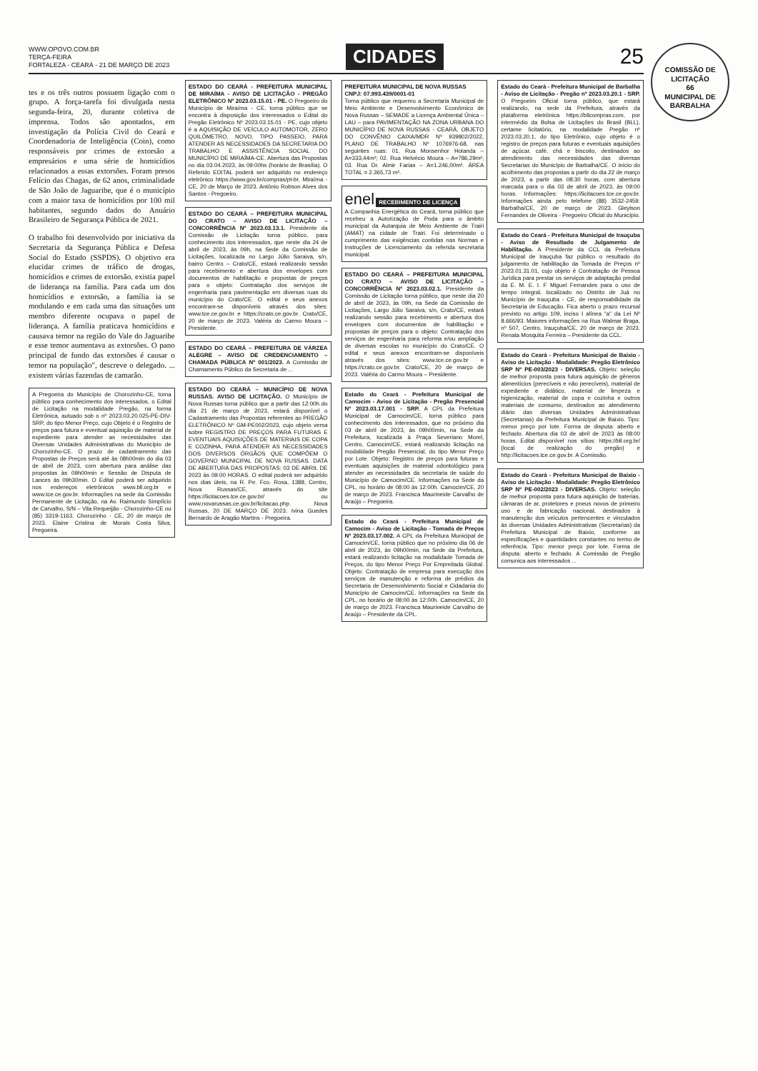COMISSÃO DE LICITAÇÃO
66
MUNICIPAL DE BARBALHA
WWW.OPOVO.COM.BR
TERÇA-FEIRA
FORTALEZA - CEARÁ - 21 DE MARÇO DE 2023
CIDADES
25
tes e os três outros possuem ligação com o grupo. A força-tarefa foi divulgada nesta segunda-feira, 20, durante coletiva de imprensa. Todos são apontados, em investigação da Polícia Civil do Ceará e Coordenadoria de Inteligência (Coin), como responsáveis por crimes de extorsão a empresários e uma série de homicídios relacionados a essas extorsões. Foram presos Felício das Chagas, de 62 anos, criminalidade de São João de Jaguaribe, que é o município com a maior taxa de homicídios por 100 mil habitantes, segundo dados do Anuário Brasileiro de Segurança Pública de 2021.
O trabalho foi desenvolvido por iniciativa da Secretaria da Segurança Pública e Defesa Social do Estado (SSPDS). O objetivo era elucidar crimes de tráfico de drogas, homicídios e crimes de extorsão. existia papel de liderança na família. Para cada um dos homicídios e extorsão, a família ia se modulando e em cada uma das situações um membro diferente ocupava o papel de liderança. A família praticava homicídios e causava temor na região do Vale do Jaguaribe e esse temor aumentava as extorsões. O pano principal de fundo das extorsões é causar o temor na população", descreve o delegado. ... existem várias fazendas de camarão.
A Pregoeira do Município de Chorozinho-CE, torna público para conhecimento dos interessados, o Edital de Licitação na modalidade Pregão, na forma Eletrônica, autuado sob o nº 2023.03.20.025-PE-DIV-SRP, do tipo Menor Preço, cujo Objeto é o Registro de preços para futura e eventual aquisição de material de expediente para atender as necessidades das Diversas Unidades Administrativas do Município de Chorozinho-CE. O prazo de cadastramento das Propostas de Preços será até às 08h00min do dia 03 de abril de 2023, com abertura para análise das propostas às 09h00min e Sessão de Disputa de Lances às 09h30min. O Edital poderá ser adquirido nos endereços eletrônicos www.bll.org.br e www.tce.ce.gov.br. Informações na sede da Comissão Permanente de Licitação, na Av. Raimundo Simplício de Carvalho, S/N – Vila Requeijão - Chorozinho-CE ou (85) 3319-1163. Chorozinho - CE, 20 de março de 2023. Elaine Cristina de Morais Costa Silva, Pregoeira.
ESTADO DO CEARÁ - PREFEITURA MUNICIPAL DE MIRAÍMA - AVISO DE LICITAÇÃO - PREGÃO ELETRÔNICO Nº 2023.03.15.01 - PE. O Pregoeiro do Município de Miraíma - CE, torna público que se encontra à disposição dos interessados o Edital do Pregão Eletrônico Nº 2023.03.15.01 - PE, cujo objeto é a AQUISIÇÃO DE VEÍCULO AUTOMOTOR, ZERO QUILÔMETRO, NOVO, TIPO PASSEIO, PARA ATENDER AS NECESSIDADES DA SECRETARIA DO TRABALHO E ASSISTÊNCIA SOCIAL DO MUNICÍPIO DE MIRAÍMA-CE. Abertura das Propostas no dia 03.04.2023, às 09:00hs (horário de Brasília). O Referido EDITAL poderá ser adquirido no endereço eletrônico https://www.gov.br/compras/pt-br. Miraíma - CE, 20 de Março de 2023. Antônio Robson Alves dos Santos - Pregoeiro.
ESTADO DO CEARÁ – PREFEITURA MUNICIPAL DO CRATO – AVISO DE LICITAÇÃO – CONCORRÊNCIA Nº 2023.03.13.1. Presidente da Comissão de Licitação torna público, para conhecimento dos interessados, que neste dia 24 de abril de 2023, às 09h, na Sede da Comissão de Licitações, localizada no Largo Júlio Saraiva, s/n, bairro Centro – Crato/CE, estará realizando sessão para recebimento e abertura dos envelopes com documentos de habilitação e propostas de preços para o objeto: Contratação dos serviços de engenharia para pavimentação em diversas ruas do município do Crato/CE. O edital e seus anexos encontram-se disponíveis através dos sites: www.tce.ce.gov.br e https://crato.ce.gov.br. Crato/CE, 20 de março de 2023. Valéria do Carmo Moura – Presidente.
ESTADO DO CEARÁ – PREFEITURA DE VÁRZEA ALEGRE – AVISO DE CREDENCIAMENTO – CHAMADA PÚBLICA Nº 001/2023. A Comissão de Chamamento Público da Secretaria de ...
ESTADO DO CEARÁ – MUNICÍPIO DE NOVA RUSSAS. AVISO DE LICITAÇÃO. O Município de Nova Russas torna público que a partir das 12:00h do dia 21 de março de 2023, estará disponível o Cadastramento das Propostas referentes ao PREGÃO ELETRÔNICO Nº GM-PE002/2023, cujo objeto versa sobre REGISTRO DE PREÇOS PARA FUTURAS E EVENTUAIS AQUISIÇÕES DE MATERIAIS DE COPA E COZINHA, PARA ATENDER AS NECESSIDADES DOS DIVERSOS ÓRGÃOS QUE COMPÕEM O GOVERNO MUNICIPAL DE NOVA RUSSAS. DATA DE ABERTURA DAS PROPOSTAS: 03 DE ABRIL DE 2023 às 09:00 HORAS. O edital poderá ser adquirido nos dias úteis, na R. Pe. Fco. Rosa, 1388, Centro, Nova Russas/CE, através do site https://licitacoes.tce.ce.gov.br/ ou www.novarussas.ce.gov.br/licitacao.php. Nova Russas, 20 DE MARÇO DE 2023. Ivina Guedes Bernardo de Aragão Martins - Pregoeira.
PREFEITURA MUNICIPAL DE NOVA RUSSAS
CNPJ: 07.993.439/0001-01
Torna público que requereu a Secretaria Municipal de Meio Ambiente e Desenvolvimento Econômico de Nova Russas – SEMADE a Licença Ambiental Única – LAU – para PAVIMENTAÇÃO NA ZONA URBANA DO MUNICÍPIO DE NOVA RUSSAS - CEARÁ, OBJETO DO CONVÊNIO CAIXA/MDR Nº 939802/2022, PLANO DE TRABALHO Nº 1076976-68, nas seguintes ruas: 01. Rua Monsenhor Holanda – A=333,44m²; 02. Rua Helvécio Moura – A=786,29m²; 03. Rua Dr. Almir Farias – A=1.246,00m². ÁREA TOTAL = 2.365,73 m².
enel RECEBIMENTO DE LICENÇA
A Companhia Energética do Ceará, torna público que recebeu a Autorização de Poda para o âmbito municipal da Autarquia de Meio Ambiente de Trairi (AMAT) na cidade de Trairi. Foi determinado o cumprimento das exigências contidas nas Normas e Instruções de Licenciamento da referida secretaria municipal.
ESTADO DO CEARÁ – PREFEITURA MUNICIPAL DO CRATO – AVISO DE LICITAÇÃO – CONCORRÊNCIA Nº 2023.03.02.1. Presidente da Comissão de Licitação torna público, que neste dia 20 de abril de 2023, às 09h, na Sede da Comissão de Licitações, Largo Júlio Saraiva, s/n, Crato/CE, estará realizando sessão para recebimento e abertura dos envelopes com documentos de habilitação e propostas de preços para o objeto: Contratação dos serviços de engenharia para reforma e/ou ampliação de diversas escolas no município do Crato/CE. O edital e seus anexos encontram-se disponíveis através dos sites: www.tce.ce.gov.br e https://crato.ce.gov.br. Crato/CE, 20 de março de 2023. Valéria do Carmo Moura – Presidente.
Estado do Ceará - Prefeitura Municipal de Camocim - Aviso de Licitação - Pregão Presencial Nº 2023.03.17.001 - SRP. A CPL da Prefeitura Municipal de Camocim/CE, torna público para conhecimento dos interessados, que no próximo dia 03 de abril de 2023, às 09h00min, na Sede da Prefeitura, localizada à Praça Severiano Morel, Centro, Camocim/CE, estará realizando licitação na modalidade Pregão Presencial, do tipo Menor Preço por Lote. Objeto: Registro de preços para futuras e eventuais aquisições de material odontológico para atender as necessidades da secretaria de saúde do Município de Camocim/CE. Informações na Sede da CPL, no horário de 08:00 às 12:00h. Camocim/CE, 20 de março de 2023. Francisca Maurineide Carvalho de Araújo – Pregoeira.
Estado do Ceará - Prefeitura Municipal de Camocim - Aviso de Licitação - Tomada de Preços Nº 2023.03.17.002. A CPL da Prefeitura Municipal de Camocim/CE, torna público que no próximo dia 06 de abril de 2023, às 09h00min, na Sede da Prefeitura, estará realizando licitação na modalidade Tomada de Preços, do tipo Menor Preço Por Empreitada Global. Objeto: Contratação de empresa para execução dos serviços de manutenção e reforma de prédios da Secretaria de Desenvolvimento Social e Cidadania do Município de Camocim/CE. Informações na Sede da CPL, no horário de 08:00 às 12:00h. Camocim/CE, 20 de março de 2023. Francisca Maurineide Carvalho de Araújo – Presidente da CPL.
Estado do Ceará - Prefeitura Municipal de Barbalha - Aviso de Licitação - Pregão nº 2023.03.20.1 - SRP. O Pregoeiro Oficial torna público, que estará realizando, na sede da Prefeitura, através da plataforma eletrônica https://bllcompras.com, por intermédio da Bolsa de Licitações do Brasil (BLL), certame licitatório, na modalidade Pregão nº 2023.03.20.1, do tipo Eletrônico, cujo objeto é o registro de preços para futuras e eventuais aquisições de açúcar, café, chá e biscoito, destinados ao atendimento das necessidades das diversas Secretarias do Município de Barbalha/CE. O início do acolhimento das propostas a partir do dia 22 de março de 2023, a partir das 08:30 horas, com abertura marcada para o dia 03 de abril de 2023, às 09:00 horas. Informações: https://licitacoes.tce.ce.gov.br. Informações ainda pelo telefone (88) 3532-2459. Barbalha/CE, 20 de março de 2023. Gleylson Fernandes de Oliveira - Pregoeiro Oficial do Município.
Estado do Ceará - Prefeitura Municipal de Irauçuba - Aviso de Resultado de Julgamento de Habilitação. A Presidente da CCL da Prefeitura Municipal de Irauçuba faz público o resultado do julgamento de habilitação da Tomada de Preços nº 2023.01.31.01, cujo objeto é Contratação de Pessoa Jurídica para prestar os serviços de adaptação predial da E. M. E. I. F Miguel Fernandes para o uso de tempo integral, localizado no Distrito de Juá no Município de Irauçuba - CE, de responsabilidade da Secretaria de Educação. Fica aberto o prazo recursal previsto no artigo 109, inciso I alínea "a" da Lei Nº 8.666/93. Maiores informações na Rua Walmar Braga, nº 507, Centro, Irauçuba/CE, 20 de março de 2023. Renata Mosquita Ferreira – Presidente da CCL.
Estado do Ceará - Prefeitura Municipal de Baixio - Aviso de Licitação - Modalidade: Pregão Eletrônico SRP Nº PE-003/2023 - DIVERSAS. Objeto: seleção de melhor proposta para futura aquisição de gêneros alimentícios (perecíveis e não perecíveis), material de expediente e didático, material de limpeza e higienização, material de copa e cozinha e outros materiais de consumo, destinados ao atendimento diário das diversas Unidades Administrativas (Secretarias) da Prefeitura Municipal de Baixio. Tipo: menor preço por lote. Forma de disputa: aberto e fechado. Abertura dia 03 de abril de 2023 às 08:00 horas. Edital disponível nos sítios: https://bll.org.br/ (local de realização do pregão) e http://licitacoes.tce.ce.gov.br. A Comissão.
Estado do Ceará - Prefeitura Municipal de Baixio - Aviso de Licitação - Modalidade: Pregão Eletrônico SRP Nº PE-002/2023 - DIVERSAS. Objeto: seleção de melhor proposta para futura aquisição de baterias, câmaras de ar, protetores e pneus novos de primeiro uso e de fabricação nacional, destinados à manutenção dos veículos pertencentes e vinculados às diversas Unidades Administrativas (Secretarias) da Prefeitura Municipal de Baixio, conforme as especificações e quantidades constantes no termo de referência. Tipo: menor preço por lote. Forma de disputa: aberto e fechado. A Comissão de Pregão comunica aos interessados ...